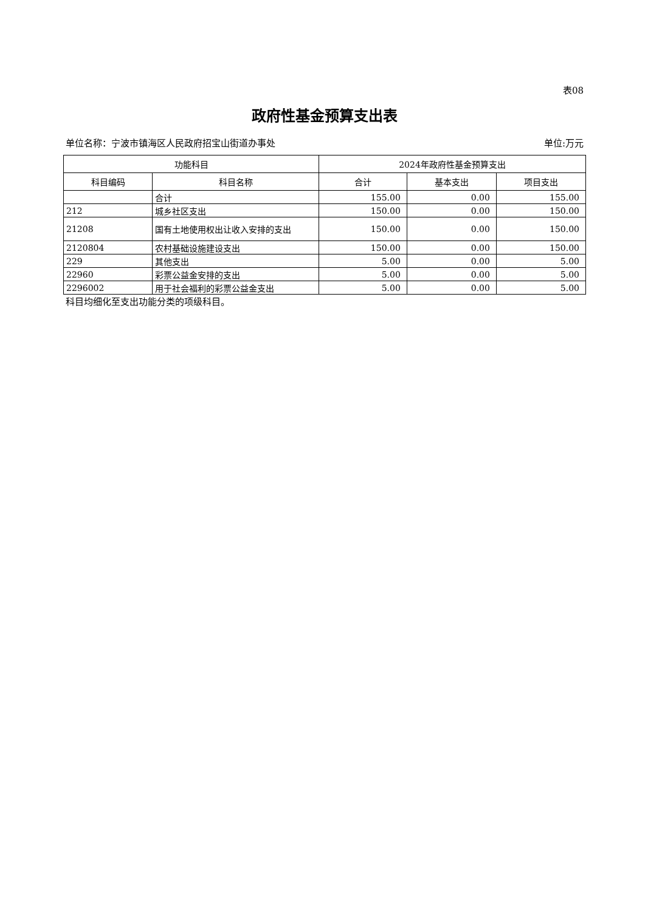表08
政府性基金预算支出表
单位名称：宁波市镇海区人民政府招宝山街道办事处 单位:万元
| 功能科目 | | 2024年政府性基金预算支出 | | |
| --- | --- | --- | --- | --- |
| 科目编码 | 科目名称 | 合计 | 基本支出 | 项目支出 |
| | 合计 | 155.00 | 0.00 | 155.00 |
| 212 | 城乡社区支出 | 150.00 | 0.00 | 150.00 |
| 21208 | 国有土地使用权出让收入安排的支出 | 150.00 | 0.00 | 150.00 |
| 2120804 | 农村基础设施建设支出 | 150.00 | 0.00 | 150.00 |
| 229 | 其他支出 | 5.00 | 0.00 | 5.00 |
| 22960 | 彩票公益金安排的支出 | 5.00 | 0.00 | 5.00 |
| 2296002 | 用于社会福利的彩票公益金支出 | 5.00 | 0.00 | 5.00 |
科目均细化至支出功能分类的项级科目。